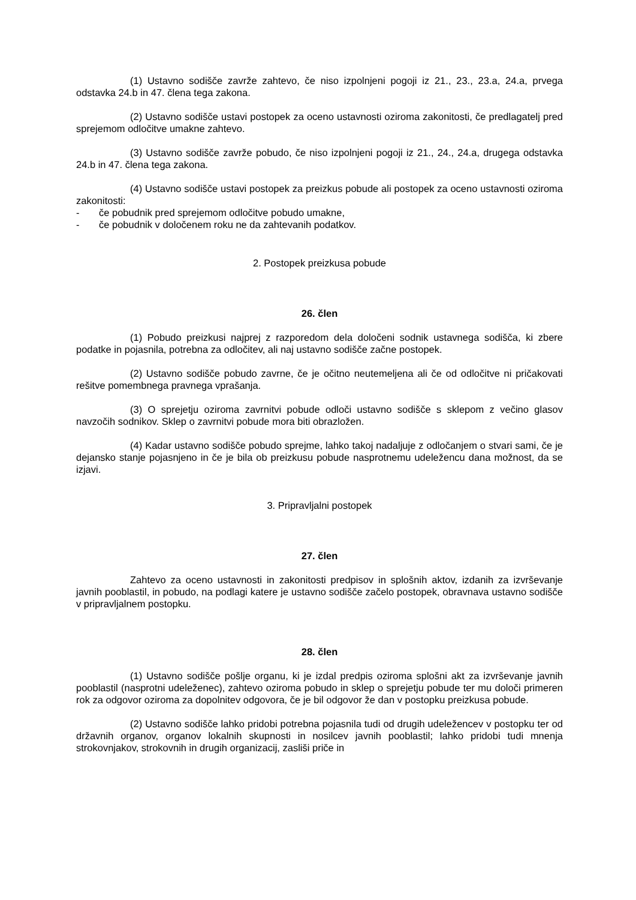(1) Ustavno sodišče zavrže zahtevo, če niso izpolnjeni pogoji iz 21., 23., 23.a, 24.a, prvega odstavka 24.b in 47. člena tega zakona.
(2) Ustavno sodišče ustavi postopek za oceno ustavnosti oziroma zakonitosti, če predlagatelj pred sprejemom odločitve umakne zahtevo.
(3) Ustavno sodišče zavrže pobudo, če niso izpolnjeni pogoji iz 21., 24., 24.a, drugega odstavka 24.b in 47. člena tega zakona.
(4) Ustavno sodišče ustavi postopek za preizkus pobude ali postopek za oceno ustavnosti oziroma zakonitosti:
- če pobudnik pred sprejemom odločitve pobudo umakne,
- če pobudnik v določenem roku ne da zahtevanih podatkov.
2. Postopek preizkusa pobude
26. člen
(1) Pobudo preizkusi najprej z razporedom dela določeni sodnik ustavnega sodišča, ki zbere podatke in pojasnila, potrebna za odločitev, ali naj ustavno sodišče začne postopek.
(2) Ustavno sodišče pobudo zavrne, če je očitno neutemeljena ali če od odločitve ni pričakovati rešitve pomembnega pravnega vprašanja.
(3) O sprejetju oziroma zavrnitvi pobude odloči ustavno sodišče s sklepom z večino glasov navzočih sodnikov. Sklep o zavrnitvi pobude mora biti obrazložen.
(4) Kadar ustavno sodišče pobudo sprejme, lahko takoj nadaljuje z odločanjem o stvari sami, če je dejansko stanje pojasnjeno in če je bila ob preizkusu pobude nasprotnemu udeležencu dana možnost, da se izjavi.
3. Pripravljalni postopek
27. člen
Zahtevo za oceno ustavnosti in zakonitosti predpisov in splošnih aktov, izdanih za izvrševanje javnih pooblastil, in pobudo, na podlagi katere je ustavno sodišče začelo postopek, obravnava ustavno sodišče v pripravljalnem postopku.
28. člen
(1) Ustavno sodišče pošlje organu, ki je izdal predpis oziroma splošni akt za izvrševanje javnih pooblastil (nasprotni udeleženec), zahtevo oziroma pobudo in sklep o sprejetju pobude ter mu določi primeren rok za odgovor oziroma za dopolnitev odgovora, če je bil odgovor že dan v postopku preizkusa pobude.
(2) Ustavno sodišče lahko pridobi potrebna pojasnila tudi od drugih udeležencev v postopku ter od državnih organov, organov lokalnih skupnosti in nosilcev javnih pooblastil; lahko pridobi tudi mnenja strokovnjakov, strokovnih in drugih organizacij, zasliši priče in